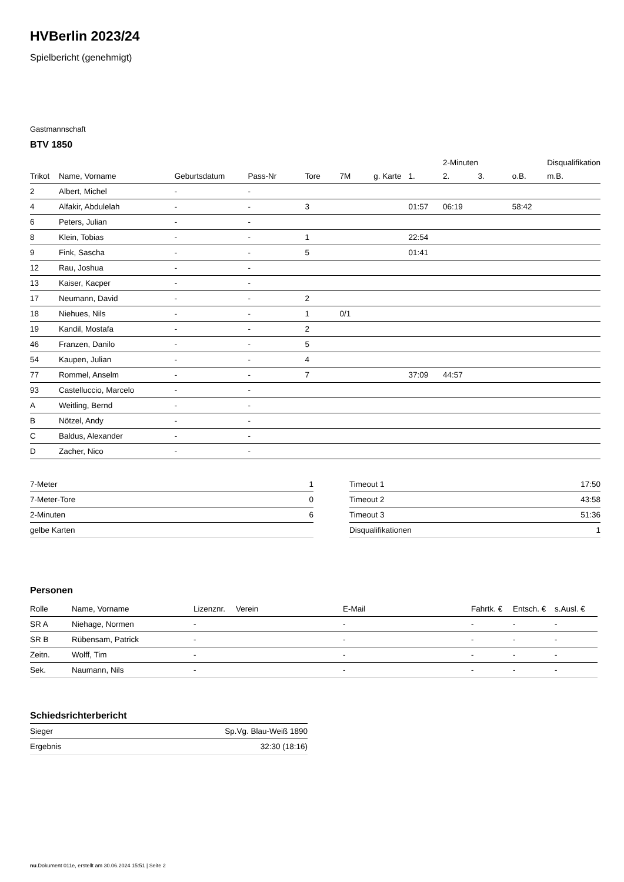HVBerlin 2023/24
Spielbericht (genehmigt)
Gastmannschaft
BTV 1850
| | | | | | | | | 2-Minuten | | | Disqualifikation |
| --- | --- | --- | --- | --- | --- | --- | --- | --- | --- | --- | --- |
| Trikot | Name, Vorname | Geburtsdatum | Pass-Nr | Tore | 7M | g. Karte | 1. | 2. | 3. | o.B. | m.B. |
| 2 | Albert, Michel | - | - | | | | | | | | |
| 4 | Alfakir, Abdulelah | - | - | 3 | | | 01:57 | 06:19 | | 58:42 | |
| 6 | Peters, Julian | - | - | | | | | | | | |
| 8 | Klein, Tobias | - | - | 1 | | | 22:54 | | | | |
| 9 | Fink, Sascha | - | - | 5 | | | 01:41 | | | | |
| 12 | Rau, Joshua | - | - | | | | | | | | |
| 13 | Kaiser, Kacper | - | - | | | | | | | | |
| 17 | Neumann, David | - | - | 2 | | | | | | | |
| 18 | Niehues, Nils | - | - | 1 | 0/1 | | | | | | |
| 19 | Kandil, Mostafa | - | - | 2 | | | | | | | |
| 46 | Franzen, Danilo | - | - | 5 | | | | | | | |
| 54 | Kaupen, Julian | - | - | 4 | | | | | | | |
| 77 | Rommel, Anselm | - | - | 7 | | | 37:09 | 44:57 | | | |
| 93 | Castelluccio, Marcelo | - | - | | | | | | | | |
| A | Weitling, Bernd | - | - | | | | | | | | |
| B | Nötzel, Andy | - | - | | | | | | | | |
| C | Baldus, Alexander | - | - | | | | | | | | |
| D | Zacher, Nico | - | - | | | | | | | | |
| 7-Meter | 1 |
| 7-Meter-Tore | 0 |
| 2-Minuten | 6 |
| gelbe Karten | |
| Timeout 1 | 17:50 |
| Timeout 2 | 43:58 |
| Timeout 3 | 51:36 |
| Disqualifikationen | 1 |
Personen
| Rolle | Name, Vorname | Lizenznr. | Verein | E-Mail | Fahrtk. € | Entsch. € | s.Ausl. € |
| --- | --- | --- | --- | --- | --- | --- | --- |
| SR A | Niehage, Normen | - | | - | - | - | - |
| SR B | Rübensam, Patrick | - | | - | - | - | - |
| Zeitn. | Wolff, Tim | - | | - | - | - | - |
| Sek. | Naumann, Nils | - | | - | - | - | - |
Schiedsrichterbericht
| Sieger | Sp.Vg. Blau-Weiß 1890 |
| Ergebnis | 32:30 (18:16) |
nu.Dokument 011e, erstellt am 30.06.2024 15:51 | Seite 2